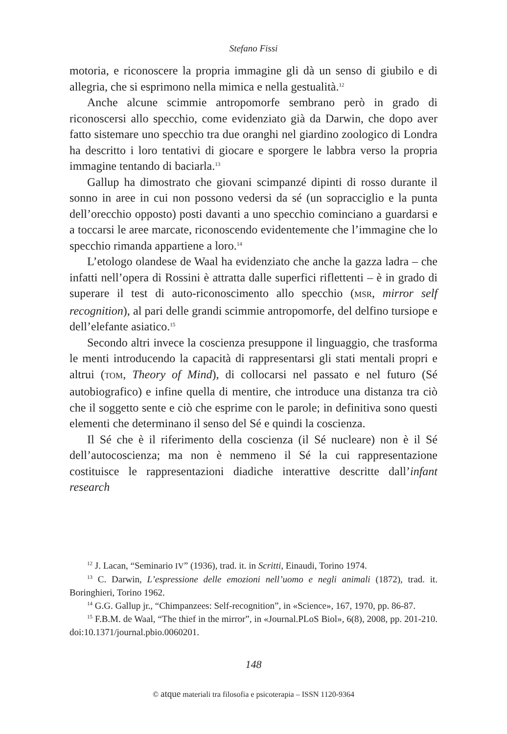Stefano Fissi
motoria, e riconoscere la propria immagine gli dà un senso di giubilo e di allegria, che si esprimono nella mimica e nella gestualità.<sup>12</sup>
Anche alcune scimmie antropomorfe sembrano però in grado di riconoscersi allo specchio, come evidenziato già da Darwin, che dopo aver fatto sistemare uno specchio tra due oranghi nel giardino zoologico di Londra ha descritto i loro tentativi di giocare e sporgere le labbra verso la propria immagine tentando di baciarla.<sup>13</sup>
Gallup ha dimostrato che giovani scimpanzé dipinti di rosso durante il sonno in aree in cui non possono vedersi da sé (un sopracciglio e la punta dell’orecchio opposto) posti davanti a uno specchio cominciano a guardarsi e a toccarsi le aree marcate, riconoscendo evidentemente che l’immagine che lo specchio rimanda appartiene a loro.<sup>14</sup>
L’etologo olandese de Waal ha evidenziato che anche la gazza ladra – che infatti nell’opera di Rossini è attratta dalle superfici riflettenti – è in grado di superare il test di auto-riconoscimento allo specchio (MSR, mirror self recognition), al pari delle grandi scimmie antropomorfe, del delfino tursiope e dell’elefante asiatico.<sup>15</sup>
Secondo altri invece la coscienza presuppone il linguaggio, che trasforma le menti introducendo la capacità di rappresentarsi gli stati mentali propri e altrui (TOM, Theory of Mind), di collocarsi nel passato e nel futuro (Sé autobiografico) e infine quella di mentire, che introduce una distanza tra ciò che il soggetto sente e ciò che esprime con le parole; in definitiva sono questi elementi che determinano il senso del Sé e quindi la coscienza.
Il Sé che è il riferimento della coscienza (il Sé nucleare) non è il Sé dell’autocoscienza; ma non è nemmeno il Sé la cui rappresentazione costituisce le rappresentazioni diadiche interattive descritte dall’infant research
<sup>12</sup> J. Lacan, “Seminario IV” (1936), trad. it. in Scritti, Einaudi, Torino 1974.
<sup>13</sup> C. Darwin, L’espressione delle emozioni nell’uomo e negli animali (1872), trad. it. Boringhieri, Torino 1962.
<sup>14</sup> G.G. Gallup jr., “Chimpanzees: Self-recognition”, in «Science», 167, 1970, pp. 86-87.
<sup>15</sup> F.B.M. de Waal, “The thief in the mirror”, in «Journal.PLoS Biol», 6(8), 2008, pp. 201-210. doi:10.1371/journal.pbio.0060201.
148
© atque materiali tra filosofia e psicoterapia – ISSN 1120-9364